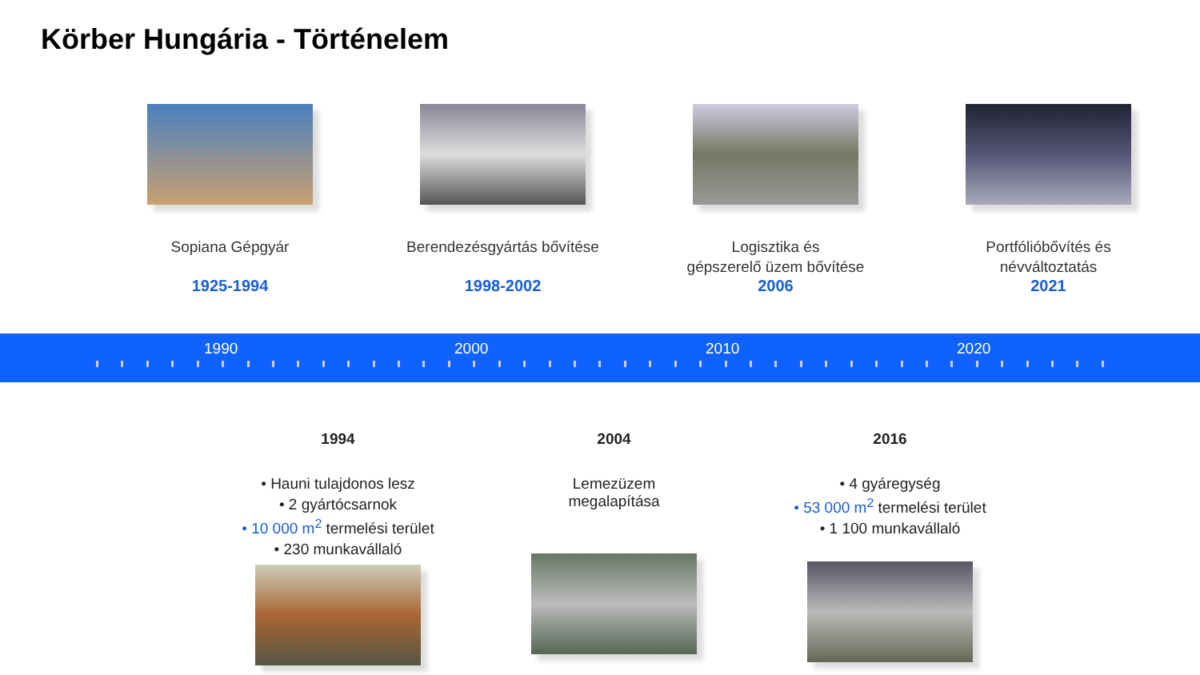Körber Hungária - Történelem
Sopiana Gépgyár
1925-1994
Berendezésgyártás bővítése
1998-2002
Logisztika és
gépszerelő üzem bővítése
2006
Portfólióbővítés és
névváltoztatás
2021
1990 2000 2010 2020
1994
• Hauni tulajdonos lesz
• 2 gyártócsarnok
• 10 000 m<sup>2</sup> termelési terület
• 230 munkavállaló
2004
Lemezüzem
megalapítása
2016
• 4 gyáregység
• 53 000 m<sup>2</sup> termelési terület
• 1 100 munkavállaló